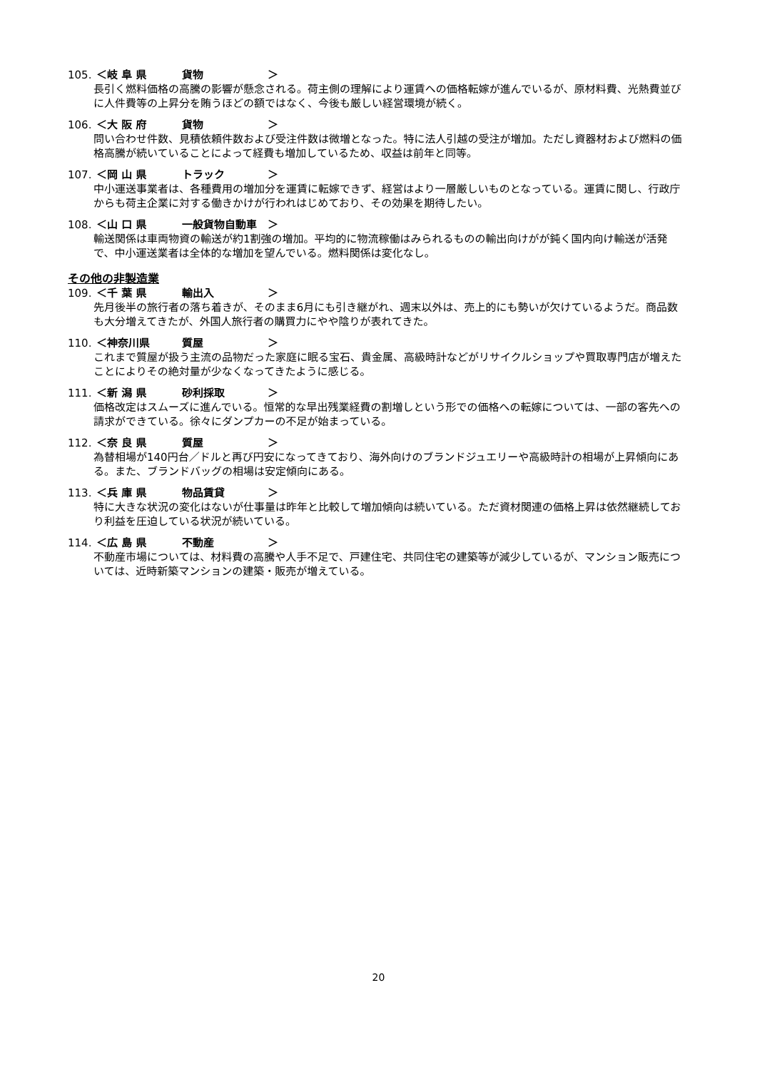105. ＜岐 阜 県 貨物 ＞
長引く燃料価格の高騰の影響が懸念される。荷主側の理解により運賃への価格転嫁が進んでいるが、原材料費、光熱費並びに人件費等の上昇分を賄うほどの額ではなく、今後も厳しい経営環境が続く。
106. ＜大 阪 府 貨物 ＞
問い合わせ件数、見積依頼件数および受注件数は微増となった。特に法人引越の受注が増加。ただし資器材および燃料の価格高騰が続いていることによって経費も増加しているため、収益は前年と同等。
107. ＜岡 山 県 トラック ＞
中小運送事業者は、各種費用の増加分を運賃に転嫁できず、経営はより一層厳しいものとなっている。運賃に関し、行政庁からも荷主企業に対する働きかけが行われはじめており、その効果を期待したい。
108. ＜山 口 県 一般貨物自動車 ＞
輸送関係は車両物資の輸送が約1割強の増加。平均的に物流稼働はみられるものの輸出向けがが鈍く国内向け輸送が活発で、中小運送業者は全体的な増加を望んでいる。燃料関係は変化なし。
その他の非製造業
109. ＜千 葉 県 輸出入 ＞
先月後半の旅行者の落ち着きが、そのまま6月にも引き継がれ、週末以外は、売上的にも勢いが欠けているようだ。商品数も大分増えてきたが、外国人旅行者の購買力にやや陰りが表れてきた。
110. ＜神奈川県 質屋 ＞
これまで質屋が扱う主流の品物だった家庭に眠る宝石、貴金属、高級時計などがリサイクルショップや買取専門店が増えたことによりその絶対量が少なくなってきたように感じる。
111. ＜新 潟 県 砂利採取 ＞
価格改定はスムーズに進んでいる。恒常的な早出残業経費の割増しという形での価格への転嫁については、一部の客先への請求ができている。徐々にダンプカーの不足が始まっている。
112. ＜奈 良 県 質屋 ＞
為替相場が140円台／ドルと再び円安になってきており、海外向けのブランドジュエリーや高級時計の相場が上昇傾向にある。また、ブランドバッグの相場は安定傾向にある。
113. ＜兵 庫 県 物品賃貸 ＞
特に大きな状況の変化はないが仕事量は昨年と比較して増加傾向は続いている。ただ資材関連の価格上昇は依然継続しており利益を圧迫している状況が続いている。
114. ＜広 島 県 不動産 ＞
不動産市場については、材料費の高騰や人手不足で、戸建住宅、共同住宅の建築等が減少しているが、マンション販売については、近時新築マンションの建築・販売が増えている。
20